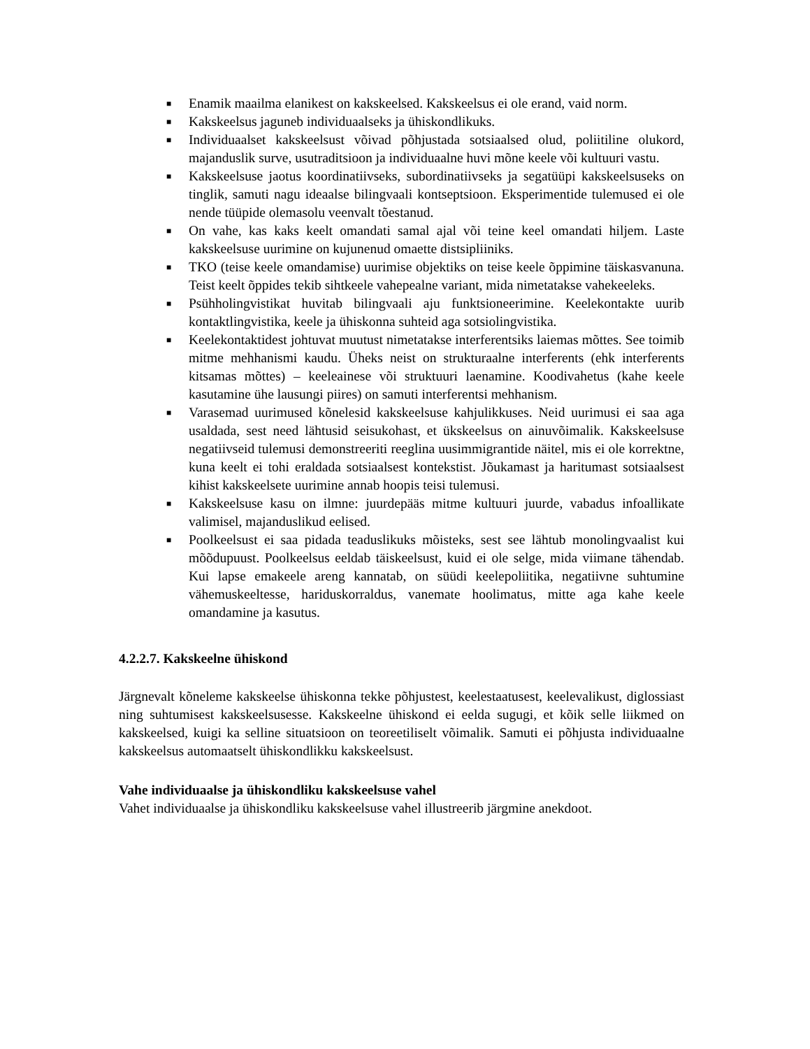■ Enamik maailma elanikest on kakskeelsed. Kakskeelsus ei ole erand, vaid norm.
■ Kakskeelsus jaguneb individuaalseks ja ühiskondlikuks.
■ Individuaalset kakskeelsust võivad põhjustada sotsiaalsed olud, poliitiline olukord, majanduslik surve, usutraditsioon ja individuaalne huvi mõne keele või kultuuri vastu.
■ Kakskeelsuse jaotus koordinatiivseks, subordinatiivseks ja segatüüpi kakskeelsuseks on tinglik, samuti nagu ideaalse bilingvaali kontseptsioon. Eksperimentide tulemused ei ole nende tüüpide olemasolu veenvalt tõestanud.
■ On vahe, kas kaks keelt omandati samal ajal või teine keel omandati hiljem. Laste kakskeelsuse uurimine on kujunenud omaette distsipliiniks.
■ TKO (teise keele omandamise) uurimise objektiks on teise keele õppimine täiskasvanuna. Teist keelt õppides tekib sihtkeele vahepealne variant, mida nimetatakse vahekeeleks.
■ Psühholingvistikat huvitab bilingvaali aju funktsioneerimine. Keelekontakte uurib kontaktlingvistika, keele ja ühiskonna suhteid aga sotsiolingvistika.
■ Keelekontaktidest johtuvat muutust nimetatakse interferentsiks laiemas mõttes. See toimib mitme mehhanismi kaudu. Üheks neist on strukturaalne interferents (ehk interferents kitsamas mõttes) – keeleainese või struktuuri laenamine. Koodivahetus (kahe keele kasutamine ühe lausungi piires) on samuti interferentsi mehhanism.
■ Varasemad uurimused kõnelesid kakskeelsuse kahjulikkuses. Neid uurimusi ei saa aga usaldada, sest need lähtusid seisukohast, et ükskeelsus on ainuvõimalik. Kakskeelsuse negatiivseid tulemusi demonstreeriti reeglina uusimmigrantide näitel, mis ei ole korrektne, kuna keelt ei tohi eraldada sotsiaalsest kontekstist. Jõukamast ja haritumast sotsiaalsest kihist kakskeelsete uurimine annab hoopis teisi tulemusi.
■ Kakskeelsuse kasu on ilmne: juurdepääs mitme kultuuri juurde, vabadus infoallikate valimisel, majanduslikud eelised.
■ Poolkeelsust ei saa pidada teaduslikuks mõisteks, sest see lähtub monolingvaalist kui mõõdupuust. Poolkeelsus eeldab täiskeelsust, kuid ei ole selge, mida viimane tähendab. Kui lapse emakeele areng kannatab, on süüdi keelepoliitika, negatiivne suhtumine vähemuskeeltesse, hariduskorraldus, vanemate hoolimatus, mitte aga kahe keele omandamine ja kasutus.
4.2.2.7. Kakskeelne ühiskond
Järgnevalt kõneleme kakskeelse ühiskonna tekke põhjustest, keelestaatusest, keelevalikust, diglossiast ning suhtumisest kakskeelsusesse. Kakskeelne ühiskond ei eelda sugugi, et kõik selle liikmed on kakskeelsed, kuigi ka selline situatsioon on teoreetiliselt võimalik. Samuti ei põhjusta individuaalne kakskeelsus automaatselt ühiskondlikku kakskeelsust.
Vahe individuaalse ja ühiskondliku kakskeelsuse vahel
Vahet individuaalse ja ühiskondliku kakskeelsuse vahel illustreerib järgmine anekdoot.